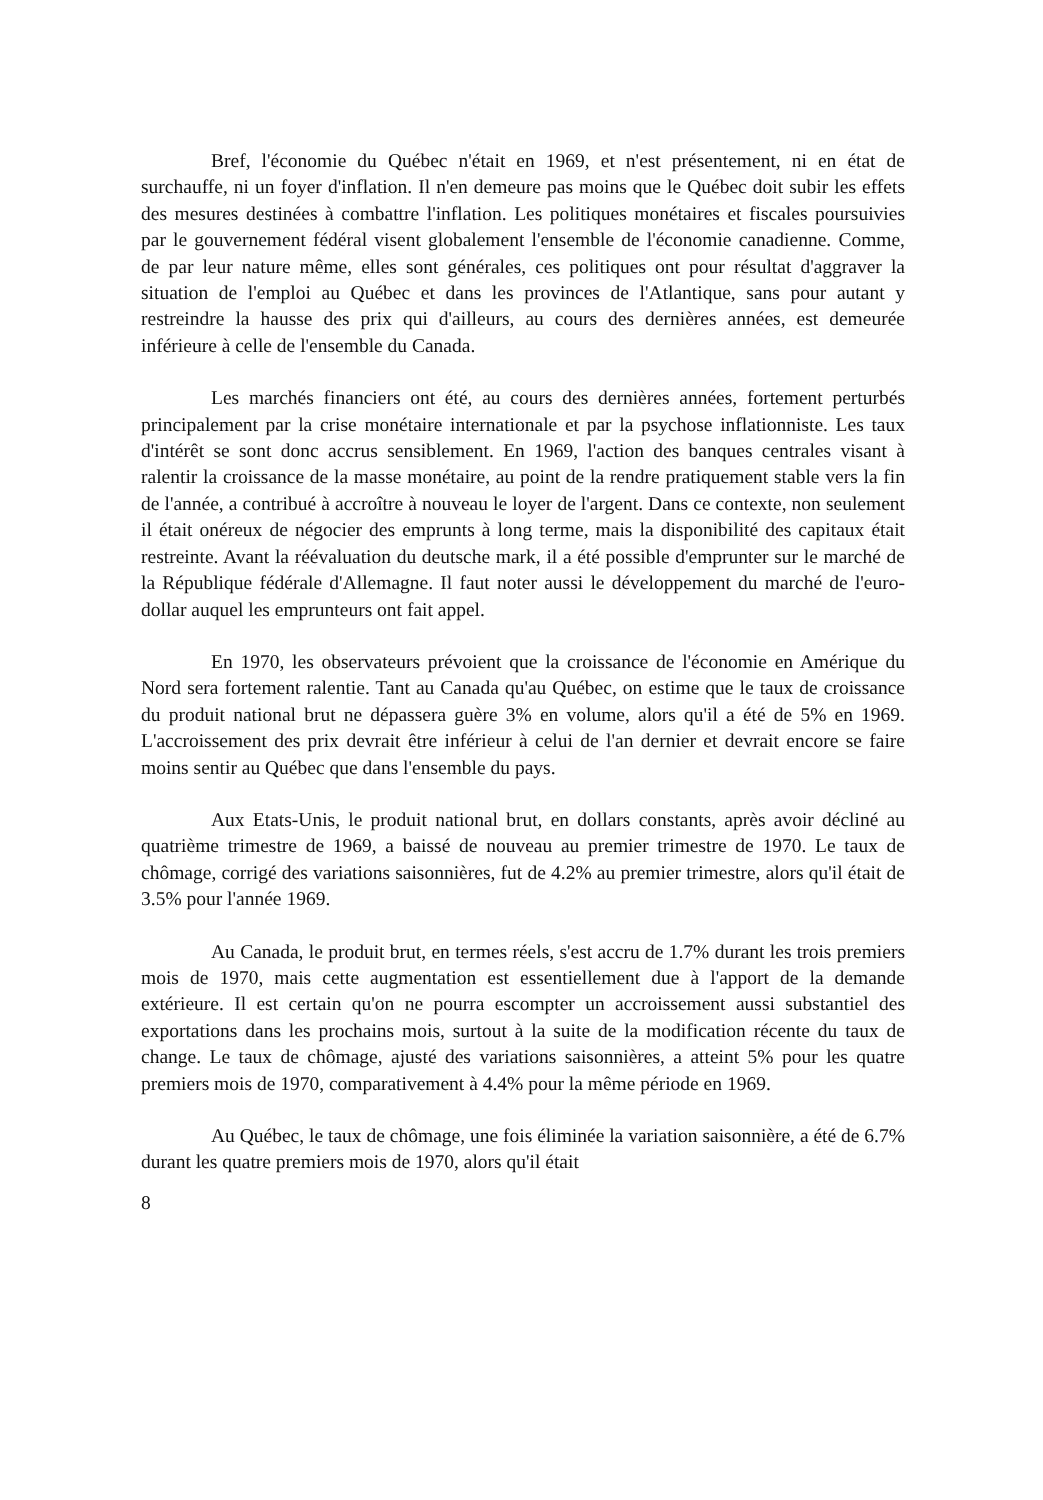Bref, l'économie du Québec n'était en 1969, et n'est présentement, ni en état de surchauffe, ni un foyer d'inflation. Il n'en demeure pas moins que le Québec doit subir les effets des mesures destinées à combattre l'inflation. Les politiques monétaires et fiscales poursuivies par le gouvernement fédéral visent globalement l'ensemble de l'économie canadienne. Comme, de par leur nature même, elles sont générales, ces politiques ont pour résultat d'aggraver la situation de l'emploi au Québec et dans les provinces de l'Atlantique, sans pour autant y restreindre la hausse des prix qui d'ailleurs, au cours des dernières années, est demeurée inférieure à celle de l'ensemble du Canada.
Les marchés financiers ont été, au cours des dernières années, fortement perturbés principalement par la crise monétaire internationale et par la psychose inflationniste. Les taux d'intérêt se sont donc accrus sensiblement. En 1969, l'action des banques centrales visant à ralentir la croissance de la masse monétaire, au point de la rendre pratiquement stable vers la fin de l'année, a contribué à accroître à nouveau le loyer de l'argent. Dans ce contexte, non seulement il était onéreux de négocier des emprunts à long terme, mais la disponibilité des capitaux était restreinte. Avant la réévaluation du deutsche mark, il a été possible d'emprunter sur le marché de la République fédérale d'Allemagne. Il faut noter aussi le développement du marché de l'euro-dollar auquel les emprunteurs ont fait appel.
En 1970, les observateurs prévoient que la croissance de l'économie en Amérique du Nord sera fortement ralentie. Tant au Canada qu'au Québec, on estime que le taux de croissance du produit national brut ne dépassera guère 3% en volume, alors qu'il a été de 5% en 1969. L'accroissement des prix devrait être inférieur à celui de l'an dernier et devrait encore se faire moins sentir au Québec que dans l'ensemble du pays.
Aux Etats-Unis, le produit national brut, en dollars constants, après avoir décliné au quatrième trimestre de 1969, a baissé de nouveau au premier trimestre de 1970. Le taux de chômage, corrigé des variations saisonnières, fut de 4.2% au premier trimestre, alors qu'il était de 3.5% pour l'année 1969.
Au Canada, le produit brut, en termes réels, s'est accru de 1.7% durant les trois premiers mois de 1970, mais cette augmentation est essentiellement due à l'apport de la demande extérieure. Il est certain qu'on ne pourra escompter un accroissement aussi substantiel des exportations dans les prochains mois, surtout à la suite de la modification récente du taux de change. Le taux de chômage, ajusté des variations saisonnières, a atteint 5% pour les quatre premiers mois de 1970, comparativement à 4.4% pour la même période en 1969.
Au Québec, le taux de chômage, une fois éliminée la variation saisonnière, a été de 6.7% durant les quatre premiers mois de 1970, alors qu'il était
8